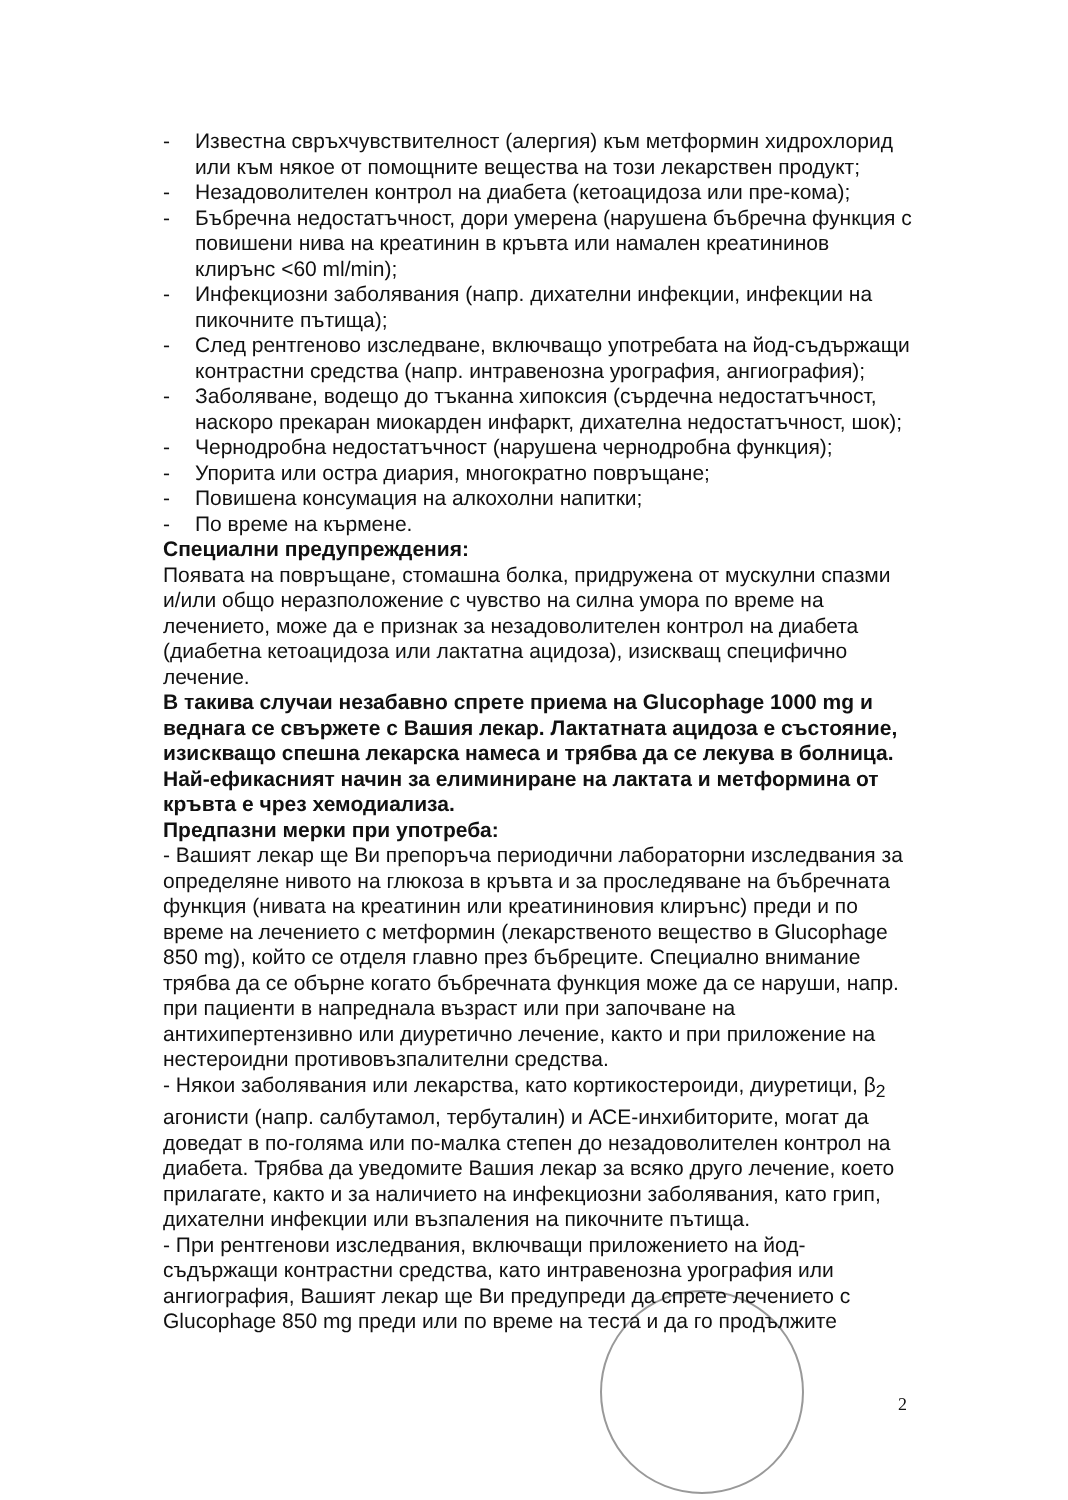- Известна свръхчувствителност (алергия) към метформин хидрохлорид или към някое от помощните вещества на този лекарствен продукт;
- Незадоволителен контрол на диабета (кетоацидоза или пре-кома);
- Бъбречна недостатъчност, дори умерена (нарушена бъбречна функция с повишени нива на креатинин в кръвта или намален креатининов клирънс <60 ml/min);
- Инфекциозни заболявания (напр. дихателни инфекции, инфекции на пикочните пътища);
- След рентгеново изследване, включващо употребата на йод-съдържащи контрастни средства (напр. интравенозна урография, ангиография);
- Заболяване, водещо до тъканна хипоксия (сърдечна недостатъчност, наскоро прекаран миокарден инфаркт, дихателна недостатъчност, шок);
- Чернодробна недостатъчност (нарушена чернодробна функция);
- Упорита или остра диария, многократно повръщане;
- Повишена консумация на алкохолни напитки;
- По време на кърмене.
Специални предупреждения:
Появата на повръщане, стомашна болка, придружена от мускулни спазми и/или общо неразположение с чувство на силна умора по време на лечението, може да е признак за незадоволителен контрол на диабета (диабетна кетоацидоза или лактатна ацидоза), изискващ специфично лечение.
В такива случаи незабавно спрете приема на Glucophage 1000 mg и веднага се свържете с Вашия лекар. Лактатната ацидоза е състояние, изискващо спешна лекарска намеса и трябва да се лекува в болница. Най-ефикасният начин за елиминиране на лактата и метформина от кръвта е чрез хемодиализа.
Предпазни мерки при употреба:
- Вашият лекар ще Ви препоръча периодични лабораторни изследвания за определяне нивото на глюкоза в кръвта и за проследяване на бъбречната функция (нивата на креатинин или креатининовия клирънс) преди и по време на лечението с метформин (лекарственото вещество в Glucophage 850 mg), който се отделя главно през бъбреците. Специално внимание трябва да се обърне когато бъбречната функция може да се наруши, напр. при пациенти в напреднала възраст или при започване на антихипертензивно или диуретично лечение, както и при приложение на нестероидни противовъзпалителни средства.
- Някои заболявания или лекарства, като кортикостероиди, диуретици, β<sub>2</sub> агонисти (напр. салбутамол, тербуталин) и АСЕ-инхибиторите, могат да доведат в по-голяма или по-малка степен до незадоволителен контрол на диабета. Трябва да уведомите Вашия лекар за всяко друго лечение, което прилагате, както и за наличието на инфекциозни заболявания, като грип, дихателни инфекции или възпаления на пикочните пътища.
- При рентгенови изследвания, включващи приложението на йод-съдържащи контрастни средства, като интравенозна урография или ангиография, Вашият лекар ще Ви предупреди да спрете лечението с Glucophage 850 mg преди или по време на теста и да го продължите
2